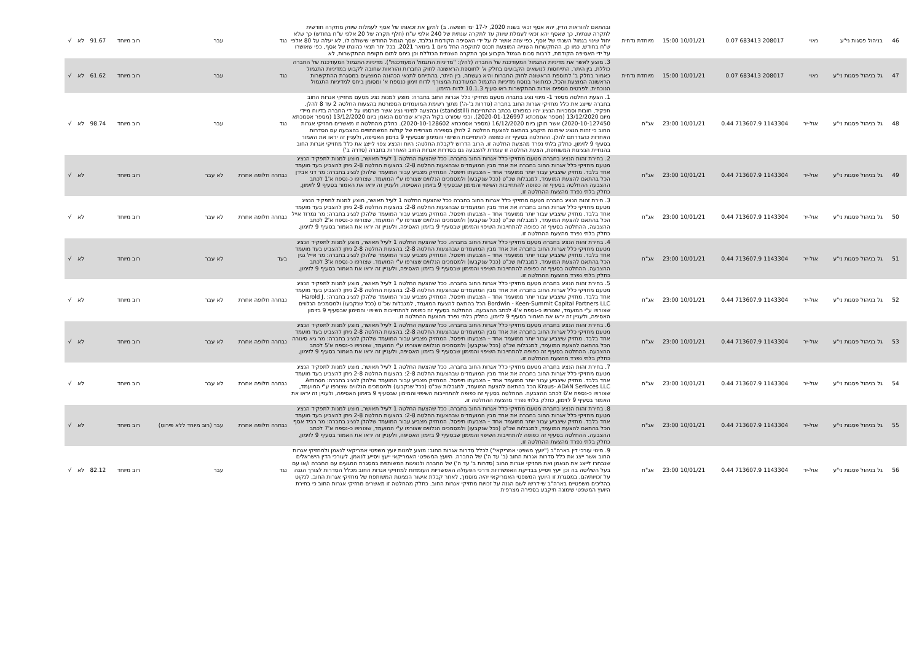| 46 | בניהול פסגות ני"ע | נאוי | 208017 683413 0.07 | 10/01/21 15:00 | מיוחדת נדחית | ובהתאם להוראות הדין, יהא אסף זכאי בשנת 2020, ל-17 ימי חופשה. ב) לתקן את זכאותו של אסף לעמלות שיווק מתקרה חודשית לתקרה שנתית, כך שאסף יהא זכאי לעמלת שיווק עד לתקרה שנתית של 240 אלפי ש"ח (חלף תקרה של 20 אלפי ש"ח בחודש) כך שלא יחול שינוי בגמול השנתי של אסף, כפי שזה אושר לו על ידי האסיפה הקודמת ובלבד, שסך הגמול החודשי שישולם לו, לא יעלה על 80 אלפי ש"ח בחודש. כמו כן, ההתקשרות השנייה המוצעת תכנס לתוקפה החל מיום 1 בינואר 2021. בכל יתר תנאי כהונתו של אסף, כפי שאושרו על ידי האסיפה הקודמת, לרבות סכום הגמול הקבוע וסך התקרה השנתית הכוללת וכן ביחס לתום תקופת ההתקשרות, לא | נגד | עבר | רוב מיוחד | 91.67 | לא | √ |
| 47 | גל בניהול פסגות ני"ע | נאוי | 208017 683413 0.07 | 10/01/21 15:00 | מיוחדת נדחית | 3. מוצע לאשר את מדיניות התגמול המעודכנת של החברה (להלן: "מדיניות התגמול המעודכנת"). מדיניות התגמול המעודכנת של החברה כוללת, בין היתר, התייחסות לנושאים הקבועים בחלק א' לתוספת הראשונה לחוק החברות והוראות שחובה לקבוע במדיניות התגמול כאמור בחלק ב' לתוספת הראשונה לחוק החברות והיא נעשתה, בין היתר, בהתייחס לתנאי הכהונה המוצעים במסגרת ההתקשרות הראשונה המוצעת והכל, כמתואר בנוסח מדיניות התגמול המעודכנת המצורף לדוח זימון כנספח א' ומסומן ביחס למדיניות התגמול הנוכחית. לפרטים נוספים אודות ההתקשרות ראו סעיף 10.1.3 לדוח הזימון. | נגד | עבר | רוב מיוחד | 61.62 | לא | √ |
| 48 | גל בניהול פסגות ני"ע | אול-יר | 1143304 713607.9 0.44 | 10/01/21 23:00 | אג"ח | 1. הצעת החלטה מספר 1- מינוי נציג בחברה מטעם מחזיקי כלל אגרות החוב בחברה: מוצע למנות נציג מטעם מחזיקי אגרות החוב בחברה שייצג את כלל מחזיקי אגרות החוב בחברה (סדרות ב'-ה') מתוך רשימת המועמדים המפורטת בהצעות החלטה 2 עד 8 להלן. תפקיד, חובות וסמכויות הנציג יהיו כמפורט בכתב ההתחייבות (standstill) ובהצעה למינוי נציג אשר פורסמו על ידי החברה בדיווח מיידי מיום 13/12/2020 (מספר אסמכתא 2020-01-126997), וכפי שפורט בקול הקורא שפרסם הנאמן ביום 13/12/2020 (מספר אסמכתא 2020-10-127450) אשר תוקן ביום 16/12/2020 (מספר אסמכתא 2020-10-128602). כחלק מהחלטה זו מאשרים מחזיקי אגרות החוב כי זהות הנציג שימונה תיקבע בהתאם להצעת החלטה 2 להלן בספירה מצרפית של קולות המשתתפים בהצבעה עם הסדרות האחרות כהגדרתם להלן. ההחלטה בסעיף זה כפופה להתחייבות השיפוי והמימון שבסעיף 9 בזימון האסיפה, ולעניין זה יראו את האמור בסעיף 9 לזימון, כחלק בלתי נפרד מהצעת החלטה זו. הרוב הדרוש לקבלת החלטה: היות והנציג צפוי לייצג את כלל מחזיקי אגרות החוב בהנחיית הנציגות המשותפת, הצעת החלטה זו עומדת להצבעה גם בסדרות אגרות החוב האחרות בחברה (סדרה ב') | נגד | עבר | רוב מיוחד | 98.74 | לא | √ |
| 49 | גל בניהול פסגות ני"ע | אול-יר | 1143304 713607.9 0.44 | 10/01/21 23:00 | אג"ח | 2. בחירת זהות הנציג בחברה מטעם מחזיקי כלל אגרות החוב בחברה. ככל שהצעת החלטה 1 לעיל תאושר, מוצע למנות לתפקיד הנציג מטעם מחזיקי כלל אגרות החוב בחברה את אחד מבין המועמדים שבהצעות החלטה 2-8: בהצעות החלטה 2-8 ניתן להצביע בעד מועמד אחד בלבד. מחזיק שיצביע עבור יותר ממועמד אחד – הצבעתו תיפסל. המחזיק מצביע עבור המועמד שלהלן לנציג בחברה: מר דני אבידן הכל בהתאם להצעת המועמד, למגבלות שכ"ט (ככל שנקבעו) ולמסמכים הנלווים שצורפו ע"י המועמד, שצורפו כ-נספח א'1 לכתב ההצבעה ההחלטה בסעיף זה כפופה להתחייבות השיפוי והמימון שבסעיף 9 בזימון האסיפה, ולעניין זה יראו את האמור בסעיף 9 לזימון, כחלק בלתי נפרד מהצעת ההחלטה זו. | נבחרה חלופה אחרת | לא עבר | רוב מיוחד | | לא | √ |
| 50 | גל בניהול פסגות ני"ע | אול-יר | 1143304 713607.9 0.44 | 10/01/21 23:00 | אג"ח | 3. חירת זהות הנציג בחברה מטעם מחזיקי כלל אגרות החוב בחברה ככל שהצעת החלטה 1 לעיל תאושר, מוצע למנות לתפקיד הנציג מטעם מחזיקי כלל אגרות החוב בחברה את אחד מבין המועמדים שבהצעות החלטה 2-8: בהצעות החלטה 2-8 ניתן להצביע בעד מועמד אחד בלבד. מחזיק שיצביע עבור יותר ממועמד אחד – הצבעתו תיפסל. המחזיק מצביע עבור המועמד שלהלן לנציג בחברה: מר נמרוד אייל הכל בהתאם להצעת המועמד, למגבלות שכ"ט (ככל שנקבעו) ולמסמכים הנלווים שצורפו ע"י המועמד, שצורפו כ-נספח א'2 לכתב ההצבעה. ההחלטה בסעיף זה כפופה להתחייבות השיפוי והמימון שבסעיף 9 בזימון האסיפה, ולעניין זה יראו את האמור בסעיף 9 לזימון, כחלק בלתי נפרד מהצעת ההחלטה זו. | נבחרה חלופה אחרת | לא עבר | רוב מיוחד | | לא | √ |
| 51 | גל בניהול פסגות ני"ע | אול-יר | 1143304 713607.9 0.44 | 10/01/21 23:00 | אג"ח | 4. בחירת זהות הנציג בחברה מטעם מחזיקי כלל אגרות החוב בחברה. ככל שהצעת החלטה 1 לעיל תאושר, מוצע למנות לתפקיד הנציג מטעם מחזיקי כלל אגרות החוב בחברה את אחד מבין המועמדים שבהצעות החלטה 2-8: בהצעות החלטה 2-8 ניתן להצביע בעד מועמד אחד בלבד. מחזיק שיצביע עבור יותר ממועמד אחד – הצבעתו תיפסל. המחזיק מצביע עבור המועמד שלהלן לנציג בחברה: מר אייל גגין הכל בהתאם להצעת המועמד, למגבלות שכ"ט (ככל שנקבעו) ולמסמכים הנלווים שצורפו ע"י המועמד, שצורפו כ-נספח א'3 לכתב ההצבעה. ההחלטה בסעיף זה כפופה להתחייבות השיפוי והמימון שבסעיף 9 בזימון האסיפה, ולעניין זה יראו את האמור בסעיף 9 לזימון, כחלק בלתי נפרד מהצעת ההחלטה זו. | בעד | לא עבר | רוב מיוחד | | לא | √ |
| 52 | גל בניהול פסגות ני"ע | אול-יר | 1143304 713607.9 0.44 | 10/01/21 23:00 | אג"ח | 5. בחירת זהות הנציג בחברה מטעם מחזיקי כלל אגרות החוב בחברה. ככל שהצעת החלטה 1 לעיל תאושר, מוצע למנות לתפקיד הנציג מטעם מחזיקי כלל אגרות החוב בחברה את אחד מבין המועמדים שבהצעות החלטה 2-8: בהצעות החלטה 2-8 ניתן להצביע בעד מועמד אחד בלבד. מחזיק שיצביע עבור יותר ממועמד אחד – הצבעתו תיפסל. המחזיק מצביע עבור המועמד שלהלן לנציג בחברה: Harold J. Bordwin - Keen-Summit Capital Partners LLC הכל בהתאם להצעת המועמד, למגבלות שכ"ט (ככל שנקבעו) ולמסמכים הנלווים שצורפו ע"י המועמד, שצורפו כ-נספח א'4 לכתב ההצבעה. ההחלטה בסעיף זה כפופה להתחייבות השיפוי והמימון שבסעיף 9 בזימון האסיפה, ולעניין זה יראו את האמור בסעיף 9 לזימון, כחלק בלתי נפרד מהצעת ההחלטה זו. | נבחרה חלופה אחרת | לא עבר | רוב מיוחד | | לא | √ |
| 53 | גל בניהול פסגות ני"ע | אול-יר | 1143304 713607.9 0.44 | 10/01/21 23:00 | אג"ח | 6. בחירת זהות הנציג בחברה מטעם מחזיקי כלל אגרות החוב בחברה. ככל שהצעת החלטה 1 לעיל תאושר, מוצע למנות לתפקיד הנציג מטעם מחזיקי כלל אגרות החוב בחברה את אחד מבין המועמדים שבהצעות החלטה 2-8: בהצעות החלטה 2-8 ניתן להצביע בעד מועמד אחד בלבד. מחזיק שיצביע עבור יותר ממועמד אחד – הצבעתו תיפסל. המחזיק מצביע עבור המועמד שלהלן לנציג בחברה: מר גיא סיגורה הכל בהתאם להצעת המועמד, למגבלות שכ"ט (ככל שנקבעו) ולמסמכים הנלווים שצורפו ע"י המועמד, שצורפו כ-נספח א'5 לכתב ההצבעה. ההחלטה בסעיף זה כפופה להתחייבות השיפוי והמימון שבסעיף 9 בזימון האסיפה, ולעניין זה יראו את האמור בסעיף 9 לזימון, כחלק בלתי נפרד מהצעת ההחלטה זו. | נבחרה חלופה אחרת | לא עבר | רוב מיוחד | | לא | √ |
| 54 | גל בניהול פסגות ני"ע | אול-יר | 1143304 713607.9 0.44 | 10/01/21 23:00 | אג"ח | 7. בחירת זהות הנציג בחברה מטעם מחזיקי כלל אגרות החוב בחברה. ככל שהצעת החלטה 1 לעיל תאושר, מוצע למנות לתפקיד הנציג מטעם מחזיקי כלל אגרות החוב בחברה את אחד מבין המועמדים שבהצעות החלטה 2-8: בהצעות החלטה 2-8 ניתן להצביע בעד מועמד אחד בלבד. מחזיק שיצביע עבור יותר ממועמד אחד – הצבעתו תיפסל. המחזיק מצביע עבור המועמד שלהלן לנציג בחברה: Amnon Kraus- ADAN Serivces LLC הכל בהתאם להצעת המועמד, למגבלות שכ"ט (ככל שנקבעו) ולמסמכים הנלווים שצורפו ע"י המועמד, שצורפו כ-נספח א'6 לכתב ההצבעה. ההחלטה בסעיף זה כפופה להתחייבות השיפוי והמימון שבסעיף 9 בזימון האסיפה, ולעניין זה יראו את האמור בסעיף 9 לזימון, כחלק בלתי נפרד מהצעת ההחלטה זו. | נבחרה חלופה אחרת | לא עבר | רוב מיוחד | | לא | √ |
| 55 | גל בניהול פסגות ני"ע | אול-יר | 1143304 713607.9 0.44 | 10/01/21 23:00 | אג"ח | 8. בחירת זהות הנציג בחברה מטעם מחזיקי כלל אגרות החוב בחברה. ככל שהצעת החלטה 1 לעיל תאושר, מוצע למנות לתפקיד הנציג מטעם מחזיקי כלל אגרות החוב בחברה את אחד מבין המועמדים שבהצעות החלטה 2-8: בהצעות החלטה 2-8 ניתן להצביע בעד מועמד אחד בלבד. מחזיק שיצביע עבור יותר ממועמד אחד – הצבעתו תיפסל. המחזיק מצביע עבור המועמד שלהלן לנציג בחברה: מר רביד אסף הכל בהתאם להצעת המועמד, למגבלות שכ"ט (ככל שנקבעו) ולמסמכים הנלווים שצורפו ע"י המועמד, שצורפו כ-נספח א'7 לכתב ההצבעה. ההחלטה בסעיף זה כפופה להתחייבות השיפוי והמימון שבסעיף 9 בזימון האסיפה, ולעניין זה יראו את האמור בסעיף 9 לזימון, כחלק בלתי נפרד מהצעת ההחלטה זו. | נבחרה חלופה אחרת | עבר (רוב מיוחד ללא פירוט) | רוב מיוחד | | לא | √ |
| 56 | גל בניהול פסגות ני"ע | אול-יר | 1143304 713607.9 0.44 | 10/01/21 23:00 | אג"ח | 9. מינוי עורכי דין בארה"ב ("יועץ משפטי אמריקאי") לכלל סדרות אגרות החוב: מוצע למנות יועץ משפטי אמריקאי לנאמן ולמחזיקי אגרות החוב אשר ייצג את כלל סדרות אגרות החוב (ב' עד ה') של החברה. היועץ המשפטי האמריקאי ייעץ ויסייע לנאמן, לעורכי הדין הישראלים שנבחרו לייצג את הנאמן ואת מחזיקי אגרות החוב (סדרות ב' עד ה') של החברה ולנציגות המשותפת במסגרת המגעים עם החברה ו/או עם בעל השליטה בה וכן ייעץ ויסייע בבדיקת האפשרויות ודרכי הפעולה האפשריות העומדות למחזיקי אגרות החוב מכלל הסדרות לצורך הגנה על זכויותיהם. במסגרת זו היועץ המשפטי האמריקאי יהיה מוסמך, לאחר קבלת אישור הנציגות המשותפת של מחזיקי אגרות החוב, לנקוט בהליכים משפטיים בארה"ב שיידרשו לשם הגנה על זכויות מחזיקי אגרות החוב. כחלק מהחלטה זו מאשרים מחזיקי אגרות החוב כי בחירת היועץ המשפטי שימונה תיקבע בספירה מצרפית | נגד | עבר | רוב מיוחד | 82.12 | לא | √ |